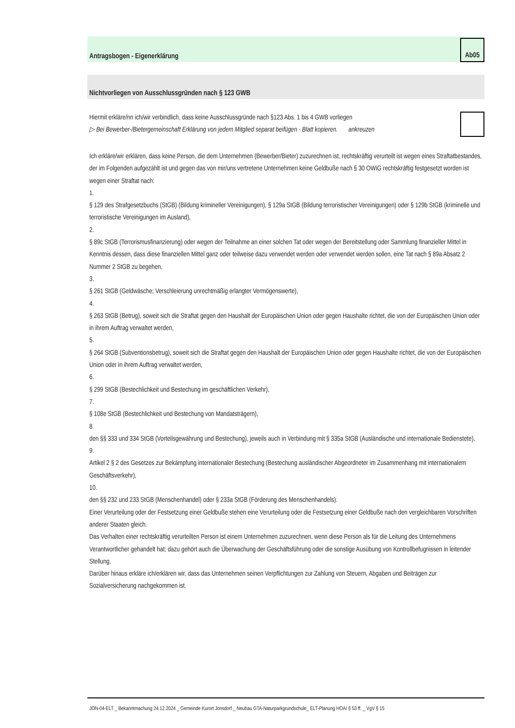Antragsbogen - Eigenerklärung
Ab05
Nichtvorliegen von Ausschlussgründen nach § 123 GWB
Hiermit erkläre/nn ich/wir verbindlich, dass keine Ausschlussgründe nach §123 Abs. 1 bis 4 GWB vorliegen
▷ Bei Bewerber-/Bietergemeinschaft Erklärung von jedem Mitglied separat beifügen - Blatt kopieren. ankreuzen
Ich erkläre/wir erklären, dass keine Person, die dem Unternehmen (Bewerber/Bieter) zuzurechnen ist, rechtskräftig verurteilt ist wegen eines Straftatbestandes, der im Folgenden aufgezählt ist und gegen das von mir/uns vertretene Unternehmen keine Geldbuße nach § 30 OWiG rechtskräftig festgesetzt worden ist wegen einer Straftat nach:
1.
§ 129 des Strafgesetzbuchs (StGB) (Bildung krimineller Vereinigungen), § 129a StGB (Bildung terroristischer Vereinigungen) oder § 129b StGB (kriminelle und terroristische Vereinigungen im Ausland),
2.
§ 89c StGB (Terrorismusfinanzierung) oder wegen der Teilnahme an einer solchen Tat oder wegen der Bereitstellung oder Sammlung finanzieller Mittel in Kenntnis dessen, dass diese finanziellen Mittel ganz oder teilweise dazu verwendet werden oder verwendet werden sollen, eine Tat nach § 89a Absatz 2 Nummer 2 StGB zu begehen,
3.
§ 261 StGB (Geldwäsche; Verschleierung unrechtmäßig erlangter Vermögenswerte),
4.
§ 263 StGB (Betrug), soweit sich die Straftat gegen den Haushalt der Europäischen Union oder gegen Haushalte richtet, die von der Europäischen Union oder in ihrem Auftrag verwaltet werden,
5.
§ 264 StGB (Subventionsbetrug), soweit sich die Straftat gegen den Haushalt der Europäischen Union oder gegen Haushalte richtet, die von der Europäischen Union oder in ihrem Auftrag verwaltet werden,
6.
§ 299 StGB (Bestechlichkeit und Bestechung im geschäftlichen Verkehr),
7.
§ 108e StGB (Bestechlichkeit und Bestechung von Mandatsträgern),
8.
den §§ 333 und 334 StGB (Vorteilsgewährung und Bestechung), jeweils auch in Verbindung mit § 335a StGB (Ausländische und internationale Bedienstete),
9.
Artikel 2 § 2 des Gesetzes zur Bekämpfung internationaler Bestechung (Bestechung ausländischer Abgeordneter im Zusammenhang mit internationalem Geschäftsverkehr),
10.
den §§ 232 und 233 StGB (Menschenhandel) oder § 233a StGB (Förderung des Menschenhandels).
Einer Verurteilung oder der Festsetzung einer Geldbuße stehen eine Verurteilung oder die Festsetzung einer Geldbuße nach den vergleichbaren Vorschriften anderer Staaten gleich.
Das Verhalten einer rechtskräftig verurteilten Person ist einem Unternehmen zuzurechnen, wenn diese Person als für die Leitung des Unternehmens Verantwortlicher gehandelt hat; dazu gehört auch die Überwachung der Geschäftsführung oder die sonstige Ausübung von Kontrollbefugnissen in leitender Stellung.
Darüber hinaus erkläre ich/erklären wir, dass das Unternehmen seinen Verpflichtungen zur Zahlung von Steuern, Abgaben und Beiträgen zur Sozialversicherung nachgekommen ist.
JON-04-ELT _ Bekanntmachung 24.12.2024 _ Gemeinde Kurort Jonsdorf _ Neubau GTA-Naturparkgrundschule_ ELT-Planung HOAI § 53 ff. _ VgV § 15